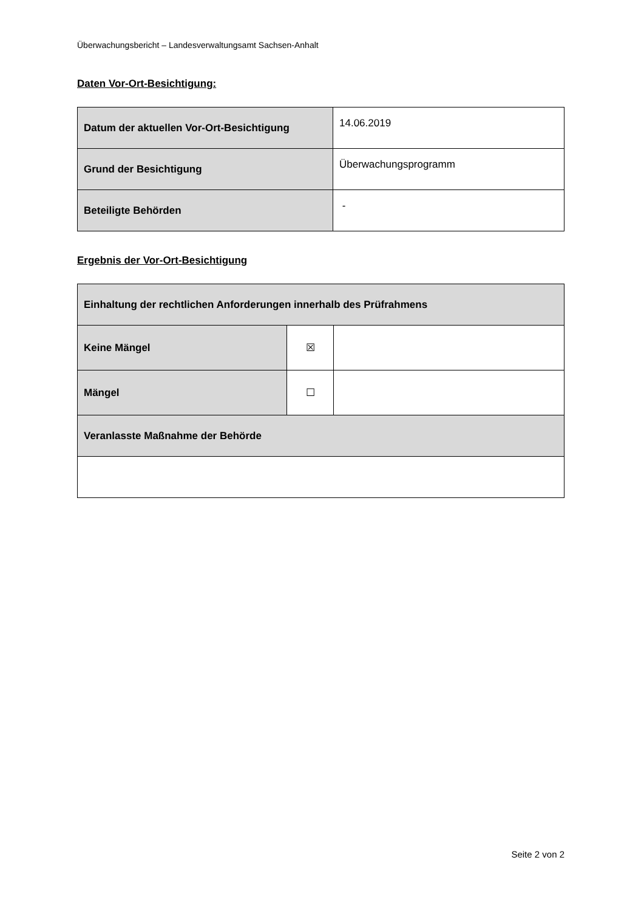Überwachungsbericht – Landesverwaltungsamt Sachsen-Anhalt
Daten Vor-Ort-Besichtigung:
| Datum der aktuellen Vor-Ort-Besichtigung | 14.06.2019 |
| Grund der Besichtigung | Überwachungsprogramm |
| Beteiligte Behörden | - |
Ergebnis der Vor-Ort-Besichtigung
| Einhaltung der rechtlichen Anforderungen innerhalb des Prüfrahmens | | |
| Keine Mängel | ☒ | |
| Mängel | ☐ | |
| Veranlasste Maßnahme der Behörde | | |
Seite 2 von 2